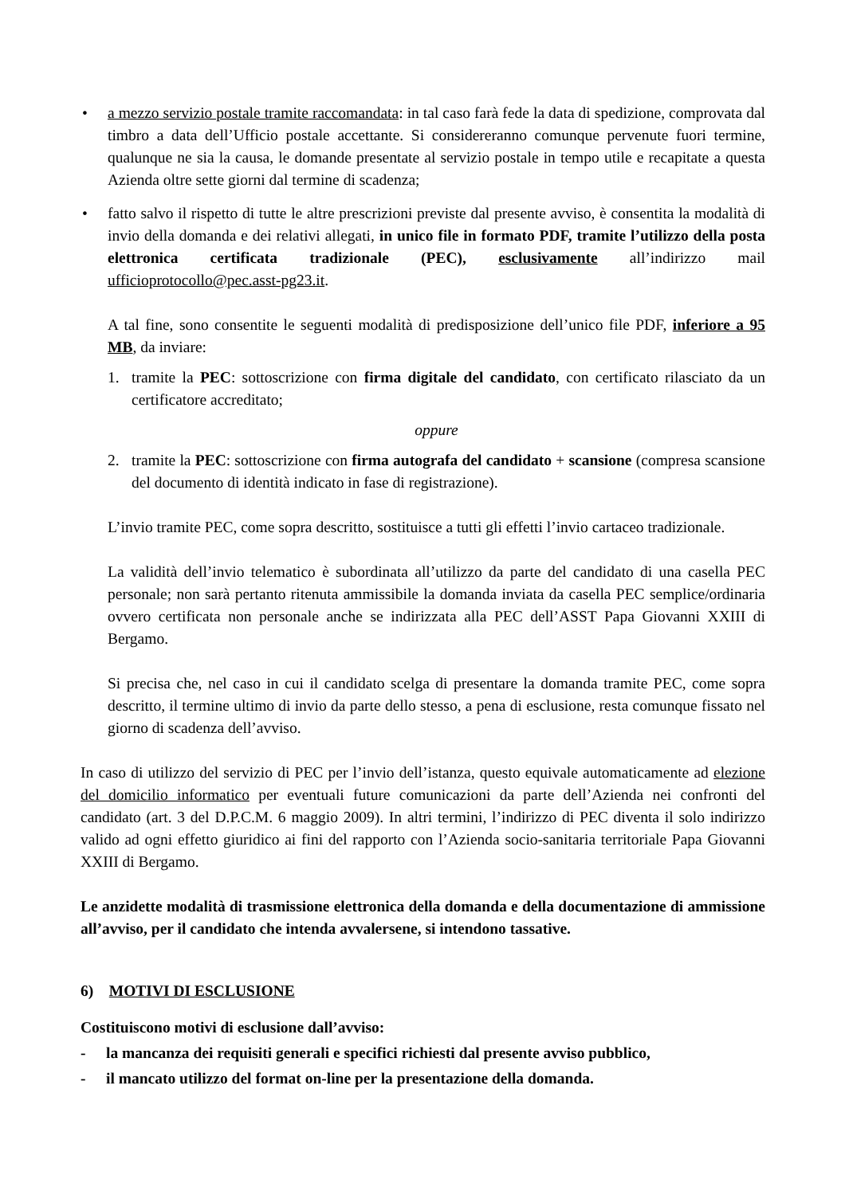• a mezzo servizio postale tramite raccomandata: in tal caso farà fede la data di spedizione, comprovata dal timbro a data dell’Ufficio postale accettante. Si considereranno comunque pervenute fuori termine, qualunque ne sia la causa, le domande presentate al servizio postale in tempo utile e recapitate a questa Azienda oltre sette giorni dal termine di scadenza;
• fatto salvo il rispetto di tutte le altre prescrizioni previste dal presente avviso, è consentita la modalità di invio della domanda e dei relativi allegati, in unico file in formato PDF, tramite l’utilizzo della posta elettronica certificata tradizionale (PEC), esclusivamente all’indirizzo mail ufficioprotocollo@pec.asst-pg23.it.
A tal fine, sono consentite le seguenti modalità di predisposizione dell’unico file PDF, inferiore a 95 MB, da inviare:
1. tramite la PEC: sottoscrizione con firma digitale del candidato, con certificato rilasciato da un certificatore accreditato;
oppure
2. tramite la PEC: sottoscrizione con firma autografa del candidato + scansione (compresa scansione del documento di identità indicato in fase di registrazione).
L’invio tramite PEC, come sopra descritto, sostituisce a tutti gli effetti l’invio cartaceo tradizionale.
La validità dell’invio telematico è subordinata all’utilizzo da parte del candidato di una casella PEC personale; non sarà pertanto ritenuta ammissibile la domanda inviata da casella PEC semplice/ordinaria ovvero certificata non personale anche se indirizzata alla PEC dell’ASST Papa Giovanni XXIII di Bergamo.
Si precisa che, nel caso in cui il candidato scelga di presentare la domanda tramite PEC, come sopra descritto, il termine ultimo di invio da parte dello stesso, a pena di esclusione, resta comunque fissato nel giorno di scadenza dell’avviso.
In caso di utilizzo del servizio di PEC per l’invio dell’istanza, questo equivale automaticamente ad elezione del domicilio informatico per eventuali future comunicazioni da parte dell’Azienda nei confronti del candidato (art. 3 del D.P.C.M. 6 maggio 2009). In altri termini, l’indirizzo di PEC diventa il solo indirizzo valido ad ogni effetto giuridico ai fini del rapporto con l’Azienda socio-sanitaria territoriale Papa Giovanni XXIII di Bergamo.
Le anzidette modalità di trasmissione elettronica della domanda e della documentazione di ammissione all’avviso, per il candidato che intenda avvalersene, si intendono tassative.
6) MOTIVI DI ESCLUSIONE
Costituiscono motivi di esclusione dall’avviso:
- la mancanza dei requisiti generali e specifici richiesti dal presente avviso pubblico,
- il mancato utilizzo del format on-line per la presentazione della domanda.